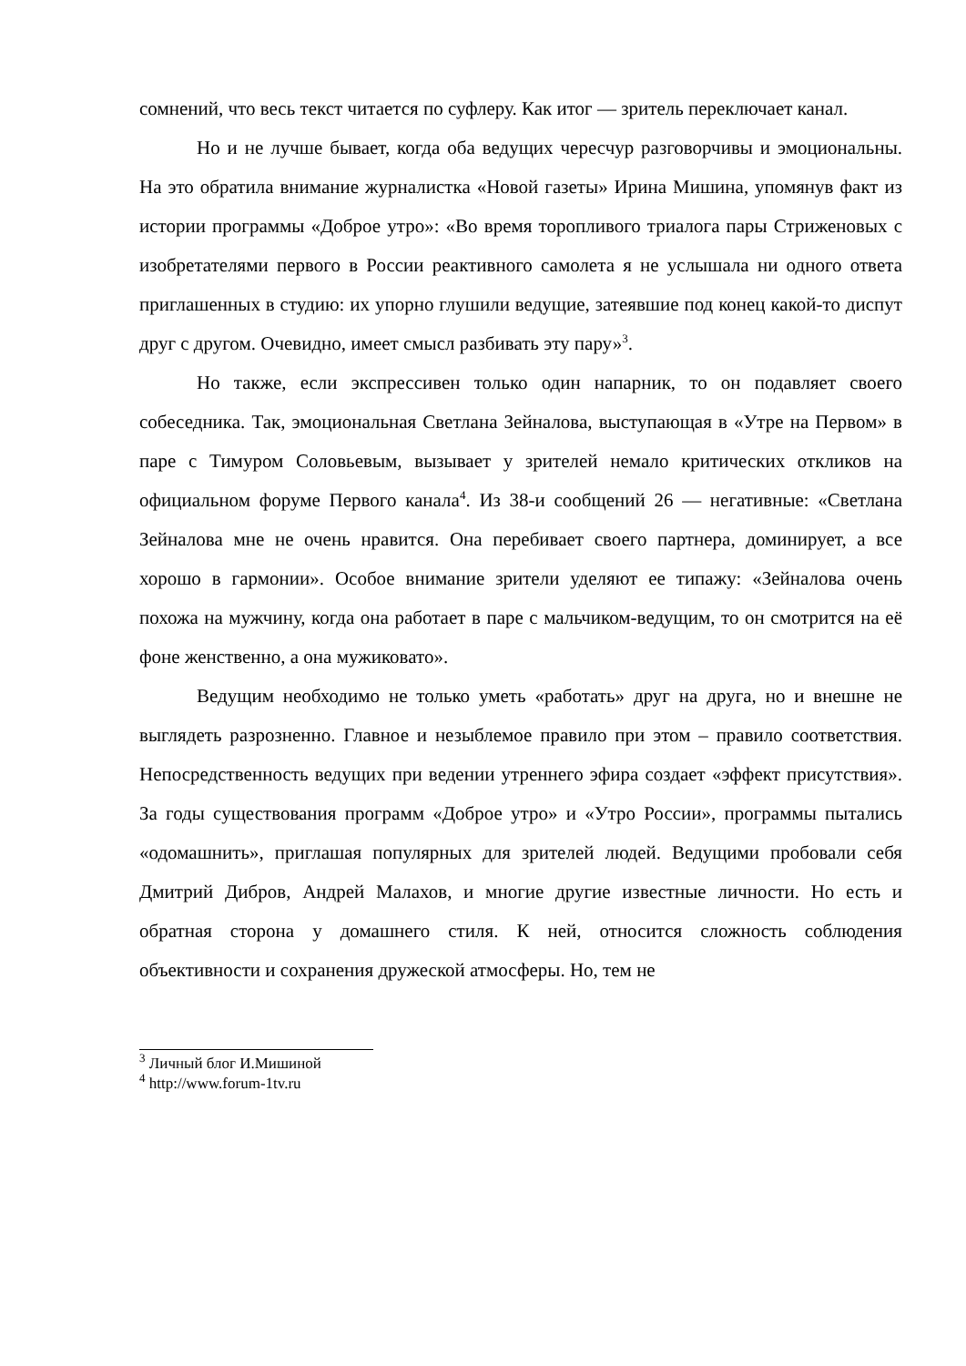сомнений, что весь текст читается по суфлеру. Как итог — зритель переключает канал.
Но и не лучше бывает, когда оба ведущих чересчур разговорчивы и эмоциональны. На это обратила внимание журналистка «Новой газеты» Ирина Мишина, упомянув факт из истории программы «Доброе утро»: «Во время торопливого триалога пары Стриженовых с изобретателями первого в России реактивного самолета я не услышала ни одного ответа приглашенных в студию: их упорно глушили ведущие, затеявшие под конец какой-то диспут друг с другом. Очевидно, имеет смысл разбивать эту пару»<sup>3</sup>.
Но также, если экспрессивен только один напарник, то он подавляет своего собеседника. Так, эмоциональная Светлана Зейналова, выступающая в «Утре на Первом» в паре с Тимуром Соловьевым, вызывает у зрителей немало критических откликов на официальном форуме Первого канала<sup>4</sup>. Из 38-и сообщений 26 — негативные: «Светлана Зейналова мне не очень нравится. Она перебивает своего партнера, доминирует, а все хорошо в гармонии». Особое внимание зрители уделяют ее типажу: «Зейналова очень похожа на мужчину, когда она работает в паре с мальчиком-ведущим, то он смотрится на её фоне женственно, а она мужиковато».
Ведущим необходимо не только уметь «работать» друг на друга, но и внешне не выглядеть разрозненно. Главное и незыблемое правило при этом – правило соответствия. Непосредственность ведущих при ведении утреннего эфира создает «эффект присутствия». За годы существования программ «Доброе утро» и «Утро России», программы пытались «одомашнить», приглашая популярных для зрителей людей. Ведущими пробовали себя Дмитрий Дибров, Андрей Малахов, и многие другие известные личности. Но есть и обратная сторона у домашнего стиля. К ней, относится сложность соблюдения объективности и сохранения дружеской атмосферы. Но, тем не
<sup>3</sup> Личный блог И.Мишиной
<sup>4</sup> http://www.forum-1tv.ru